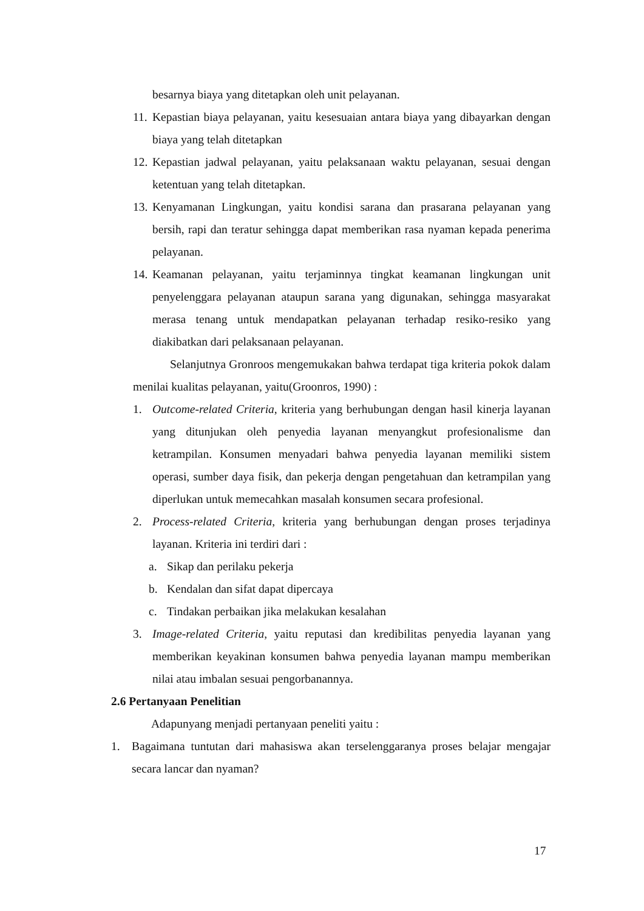besarnya biaya yang ditetapkan oleh unit pelayanan.
11. Kepastian biaya pelayanan, yaitu kesesuaian antara biaya yang dibayarkan dengan biaya yang telah ditetapkan
12. Kepastian jadwal pelayanan, yaitu pelaksanaan waktu pelayanan, sesuai dengan ketentuan yang telah ditetapkan.
13. Kenyamanan Lingkungan, yaitu kondisi sarana dan prasarana pelayanan yang bersih, rapi dan teratur sehingga dapat memberikan rasa nyaman kepada penerima pelayanan.
14. Keamanan pelayanan, yaitu terjaminnya tingkat keamanan lingkungan unit penyelenggara pelayanan ataupun sarana yang digunakan, sehingga masyarakat merasa tenang untuk mendapatkan pelayanan terhadap resiko-resiko yang diakibatkan dari pelaksanaan pelayanan.
Selanjutnya Gronroos mengemukakan bahwa terdapat tiga kriteria pokok dalam menilai kualitas pelayanan, yaitu(Groonros, 1990) :
1. Outcome-related Criteria, kriteria yang berhubungan dengan hasil kinerja layanan yang ditunjukan oleh penyedia layanan menyangkut profesionalisme dan ketrampilan. Konsumen menyadari bahwa penyedia layanan memiliki sistem operasi, sumber daya fisik, dan pekerja dengan pengetahuan dan ketrampilan yang diperlukan untuk memecahkan masalah konsumen secara profesional.
2. Process-related Criteria, kriteria yang berhubungan dengan proses terjadinya layanan. Kriteria ini terdiri dari :
a. Sikap dan perilaku pekerja
b. Kendalan dan sifat dapat dipercaya
c. Tindakan perbaikan jika melakukan kesalahan
3. Image-related Criteria, yaitu reputasi dan kredibilitas penyedia layanan yang memberikan keyakinan konsumen bahwa penyedia layanan mampu memberikan nilai atau imbalan sesuai pengorbanannya.
2.6 Pertanyaan Penelitian
Adapunyang menjadi pertanyaan peneliti yaitu :
1. Bagaimana tuntutan dari mahasiswa akan terselenggaranya proses belajar mengajar secara lancar dan nyaman?
17